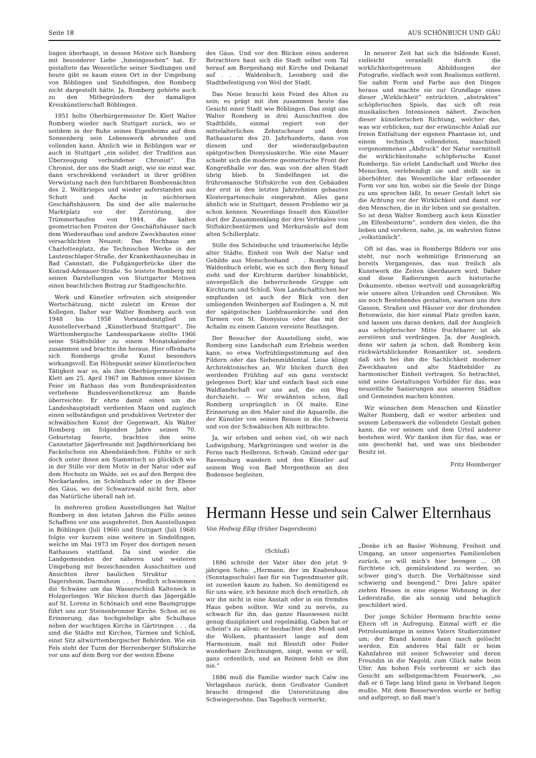Seite 18 AUS SCHÖNBUCH UND GÄU
lingen überhaupt, in dessen Motive sich Romberg mit besonderer Liebe „hineingesehen“ hat. Er gestaltete das Wesentliche seiner Siedlungen und heute gibt es kaum einen Ort in der Umgebung von Böblingen und Sindelfingen, den Romberg nicht dargestellt hätte. Ja, Romberg gehörte auch zu den Mitbegründern der damaligen Kreiskünstlerschaft Böblingen.
1951 holte Oberbürgermeister Dr. Klett Walter Romberg wieder nach Stuttgart zurück, wo er seitdem in der Ruhe seines Eigenheims auf dem Sonnenberg sein Lebenswerk abrunden und vollenden kann. Ähnlich wie in Böblingen war er auch in Stuttgart „ein solider, der Tradition aus Überzeugung verbundener Chronist“. Ein Chronist, der uns die Stadt zeigt, wie sie einst war, dann erschrekkend verändert in ihrer größten Verwüstung nach den furchtbaren Bombennächten des 2. Weltkrieges und wieder auferstanden aus Schutt und Asche in nüchternen Geschäftshäusern. Da sind der alte malerische Marktplatz vor der Zerstörung, der Trümmerhaufen von 1944, die kalten geometrischen Fronten der Geschäftshäuser nach dem Wiederaufbau und andere Zweckbauten einer versachlichten Neuzeit: Das Hochhaus am Charlottenplatz, die Technischen Werke in der Lautenschlager-Straße, der Krankenhausneubau in Bad Cannstatt, die Fußgängerbrücke über die Konrad-Adenauer-Straße. So leistete Romberg mit seinen Darstellungen von Stuttgarter Motiven einen beachtlichen Beitrag zur Stadtgeschichte.
Werk und Künstler erfreuten sich steigender Wertschätzung, nicht zuletzt im Kreise der Kollegen. Daher war Walter Romberg auch von 1948 bis 1958 Vorstandsmitglied im Ausstellerverband „Künstlerbund Stuttgart“. Die Württembergische Landessparkasse stellte 1966 seine Städtebilder zu einem Monatskalender zusammen und brachte ihn heraus. Hier offenbarte sich Rombergs große Kunst besonders wirkungsvoll. Ein Höhepunkt seiner künstlerischen Tätigkeit war es, als ihm Oberbürgermeister Dr. Klett am 25. April 1967 im Rahmen einer kleinen Feier im Rathaus das vom Bundespräsidenten verliehene Bundesverdienstkreuz am Bande überreichte. Er ehrte damit einen um die Landeshauptstadt verdienten Mann und zugleich einen selbständigen und produktiven Vertreter der schwäbischen Kunst der Gegenwart. Als Walter Romberg im folgenden Jahre seinen 70. Geburtstag feierte, brachten ihm seine Cannstatter Jägerfreunde mit Jagdhörnerklang bei Fackelschein ein Abendständchen. Fühlte er sich doch unter ihnen am Stammtisch so glücklich wie in der Stille vor dem Motiv in der Natur oder auf dem Hochsitz im Walde, sei es auf den Bergen des Neckarlandes, im Schönbuch oder in der Ebene des Gäus, wo der Schwarzwald nicht fern, aber das Natürliche überall nah ist.
In mehreren großen Ausstellungen hat Walter Romberg in den letzten Jahren die Fülle seines Schaffens vor uns ausgebreitet. Den Ausstellungen in Böblingen (Juli 1966) und Stuttgart (Juli 1968) folgte vor kurzem eine weitere in Sindelfingen, welche im Mai 1973 im Foyer des dortigen neuen Rathauses stattfand. Da sind wieder die Landgemeinden der näheren und weiteren Umgebung mit bezeichnenden Ausschnitten und Ansichten ihrer baulichen Struktur . . . Dagersheim, Darmsheim . . . friedlich schwimmen die Schwäne um das Wasserschloß Kalteneck in Holzgerlingen. Wir blicken durch das Jägergäßle auf St. Lorenz in Schönaich und eine Baumgruppe führt uns zur Steinenbronner Kirche. Schon ist es Erinnerung, das hochgiebelige alte Schulhaus neben der wuchtigen Kirche in Gärtringen . . . da sind die Städte mit Kirchen, Türmen und Schloß, einst Sitz altwürttembergischer Behörden. Wie ein Fels steht der Turm der Herrenberger Stiftskirche vor uns auf dem Berg vor der weiten Ebene
des Gäus. Und vor den Blicken eines anderen Betrachters baut sich die Stadt selbst vom Tal herauf am Bergeshang mit Kirche und Dekanat auf . . . Waldenbuch, Leonberg und die Stadtbefestigung von Weil der Stadt.
Das Neue braucht kein Feind des Alten zu sein; es prägt mit ihm zusammen heute das Gesicht einer Stadt wie Böblingen. Das zeigt uns Walter Romberg in drei Ausschnitten des Stadtbilds, einmal regiert von der mittelalterlichen Zehntscheuer und dem Rathausturm des 20. Jahrhunderts, dann von diesem und der wiederaufgebauten spätgotischen Dionysiuskirche. Wie eine Mauer schiebt sich die moderne geometrische Front der Kongreßhalle vor das, was von der alten Stadt übrig blieb. In Sindelfingen ist die frühromanische Stiftskirche von den Gebäuden der erst in den letzten Jahrzehnten gebauten Klostergartenschule eingerahmt. Alles ganz ähnlich wie in Stuttgart, dessen Probleme wir ja schon kennen. Neuerdings fesselt den Künstler dort der Zusammenklang der drei Vertikalen von Stiftskirchentürmen und Merkursäule auf dem alten Schillerplatz.
Stille des Schönbuchs und träumerische Idylle alter Städte, Einheit von Welt der Natur und Gebilde aus Menschenhand . . . Romberg hat Waldenbuch erlebt, wie es sich den Berg hinauf zieht und der Kirchturm darüber hinabblickt, unvergeßlich die beherrschende Gruppe um Kirchturm und Schloß. Vom Landschaftlichen her empfunden ist auch der Blick von den umliegenden Weinbergen auf Esslingen a. N. mit der spätgotischen Liebfrauenkirche und den Türmen von St. Dionysius oder das mit der Achalm zu einem Ganzen vereinte Reutlingen.
Der Besucher der Ausstellung sieht, wie Romberg eine Landschaft zum Erlebnis werden kann, so etwa Vorfrühlingsstimmung auf den Fildern oder das Siebenmühlental. Leise klingt Architektonisches an. Wir blicken durch den werdenden Frühling auf ein ganz versteckt gelegenes Dorf; klar und einfach baut sich eine Waldlandschaft vor uns auf, die ein Weg durchzieht. — Wir erwähnten schon, daß Romberg ursprünglich in Öl malte. Eine Erinnerung an den Maler sind die Aquarelle, die der Künstler von seinen Reisen in die Schweiz und von der Schwäbischen Alb mitbrachte.
Ja, wir erleben und sehen viel, ob wir nach Ludwigsburg, Markgröningen und weiter in die Ferne nach Heilbronn, Schwäb. Gmünd oder gar Ravensburg wandern und den Künstler auf seinem Weg von Bad Mergentheim an den Bodensee begleiten.
In neuerer Zeit hat sich die bildende Kunst, vielleicht veranlaßt durch die wirklichkeitsgetreuen Abbildungen der Fotografie, vielfach weit vom Realismus entfernt. Sie nahm Form und Farbe aus den Dingen heraus und machte sie zur Grundlage eines dieser „Wirklichkeit“ entrückten, „abstrakten“ schöpferischen Spiels, das sich oft rein musikalischen Intensionen nähert. Zwischen dieser künstlerischen Richtung, welcher das, was wir erblicken, nur der erwünschte Anlaß zur freien Entfaltung der eigenen Phantasie ist, und einem technisch vollendeten, maschinell vorgenommenen „Abdruck“ der Natur vermittelt die wirklichkeitsnahe schöpferische Kunst Rombergs. Sie erlebt Landschaft und Werke des Menschen, verlebendigt sie und stellt sie in überhöhter, das Wesentliche klar erfassender Form vor uns hin, wobei sie die Seele der Dinge zu uns sprechen läßt. In neuer Gestalt lehrt sie die Achtung vor der Wirklichkeit und damit vor den Menschen, die in ihr leben und sie gestalten. So ist denn Walter Romberg auch kein Künstler „im Elfenbeinturm“, sondern den vielen, die ihn lieben und verehren, nahe, ja, im wahrsten Sinne „volkstümlich“.
Oft ist das, was in Rombergs Bildern vor uns steht, nur noch wehmütige Erinnerung an bereits Vergangenes, das nun freilich als Kunstwerk die Zeiten überdauern wird. Daher sind diese Radierungen auch historische Dokumente, ebenso wertvoll und aussagekräftig wie unsere alten Urkunden und Chroniken. Wo sie noch Bestehendes gestalten, warnen uns ihre Gassen, Straßen und Häuser vor der drohenden Betonwüste, die hier einmal Platz greifen kann, und lassen uns daran denken, daß der Ausgleich aus schöpferischer Mitte fruchtbarer ist als zerstören und verdrängen. Ja, der Ausgleich, denn wir sahen ja schon, daß Romberg kein rückwärtsblickender Romantiker ist, sondern daß sich bei ihm die Sachlichkeit moderner Zweckbauten und alte Städtebilder zu harmonischer Einheit vertragen. So betrachtet, sind seine Gestaltungen Vorbilder für das, was neuzeitliche Sanierungen aus unseren Städten und Gemeinden machen könnten.
Wir wünschen dem Menschen und Künstler Walter Romberg, daß er weiter arbeiten und seinem Lebenswerk die vollendete Gestalt geben kann, die vor seinem und dem Urteil anderer bestehen wird. Wir danken ihm für das, was er uns geschenkt hat, und was uns bleibender Besitz ist.
Fritz Heimberger
Hermann Hesse und sein Calwer Elternhaus
Von Hedwig Eßig (früher Dagersheim)
(Schluß)
1886 schreibt der Vater über den jetzt 9-jährigen Sohn: „Hermann, der im Knabenhaus (Sonntagsschule) fast für ein Tugendmuster gilt, ist zuweilen kaum zu haben. So demütigend es für uns wäre, ich besinne mich doch ernstlich, ob wir ihn nicht in eine Anstalt oder in ein fremdes Haus geben sollten. Wir sind zu nervös, zu schwach für ihn, das ganze Hauswesen nicht genug diszipliniert und regelmäßig. Gaben hat er scheint's zu allem; er beobachtet den Mond und die Wolken, phantasiert lange auf dem Harmonium, malt mit Bleistift oder Feder wunderbare Zeichnungen, singt, wenn er will, ganz ordentlich, und an Reimen fehlt es ihm nie.“
1886 muß die Familie wieder nach Calw ins Verlagshaus zurück, denn Großvater Gundert braucht dringend die Unterstützung des Schwiegersohns. Das Tagebuch vermerkt:
„Denke ich an Basler Wohnung, Freiheit und Umgang, an unser ungeniertes Familienleben zurück, so will mich's hier beengen ... Oft fürchtete ich, gemütsleidend zu werden, so schwer ging's durch. Die Verhältnisse sind schwierig und beengend.“ Drei Jahre später ziehen Hesses in eine eigene Wohnung in der Lederstraße, die als sonnig und behaglich geschildert wird.
Der junge Schüler Hermann brachte seine Eltern oft in Aufregung. Einmal wirft er die Petroleumlampe in seines Vaters Studierzimmer um; der Brand konnte dann rasch gelöscht werden. Ein anderes Mal fällt er beim Kahnfahren mit seiner Schwester und deren Freundin in die Nagold, zum Glück nahe beim Ufer. Am hohen Fels verbrennt er sich das Gesicht am selbstgemachtem Feuerwerk, „so daß er 6 Tage lang blind ganz in Verband liegen mußte. Mit dem Besserwerden wurde er heftig und aufgeregt, so daß man's